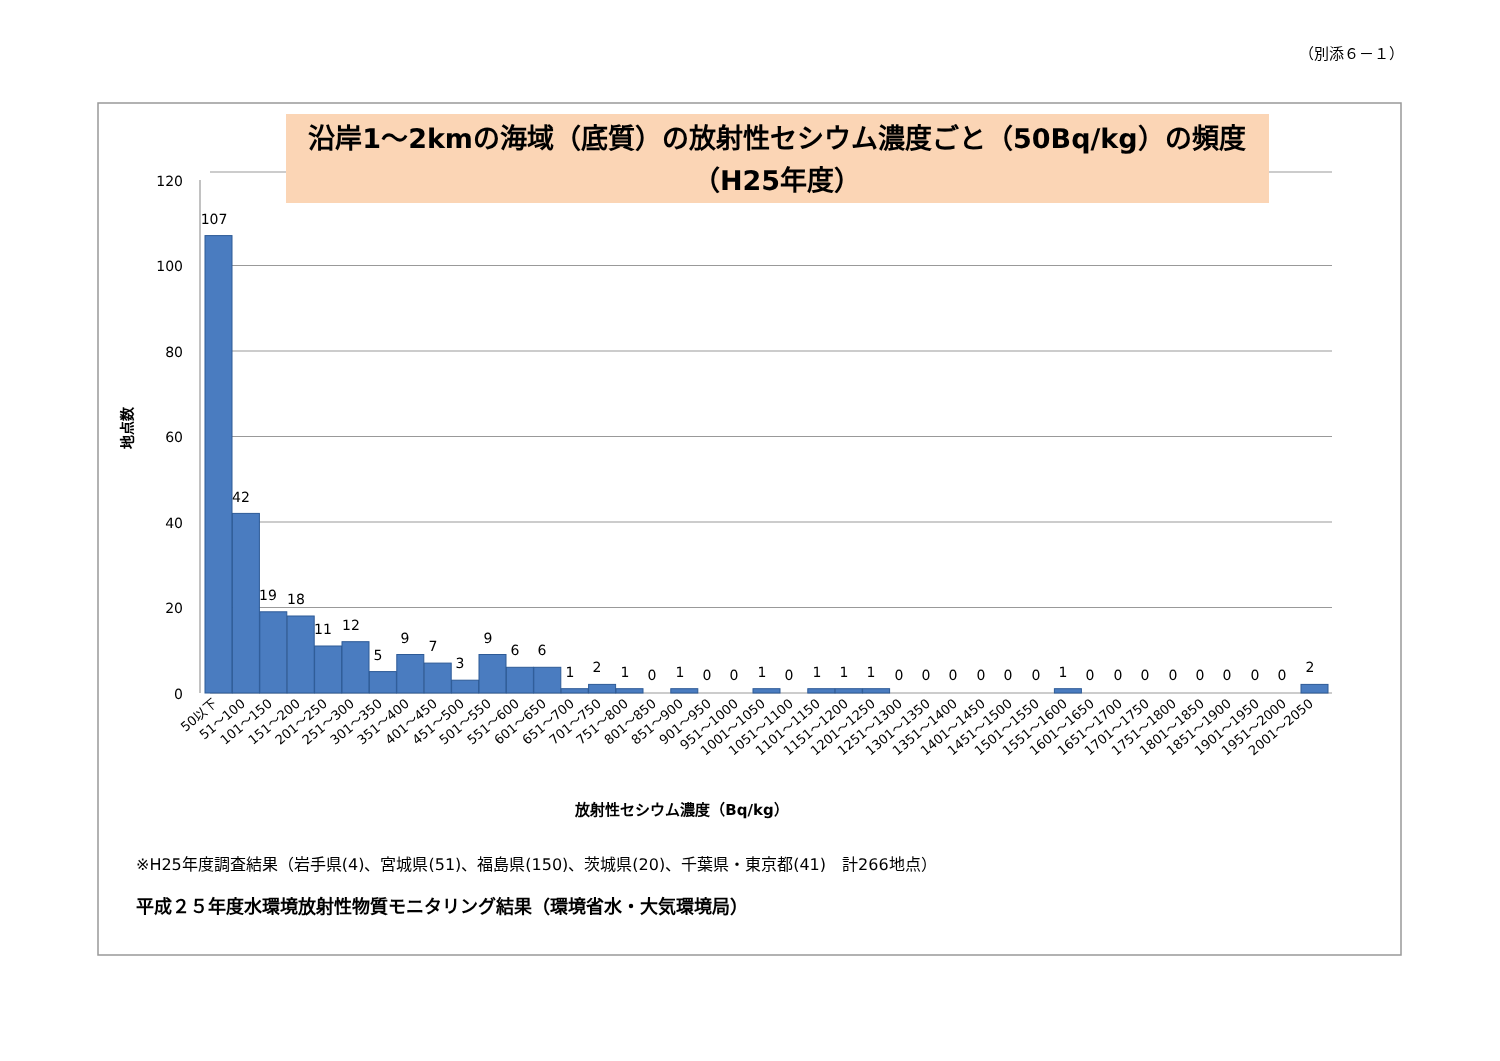（別添６－１）
沿岸1～2kmの海域（底質）の放射性セシウム濃度ごと（50Bq/kg）の頻度
（H25年度）
120
100
80
60
40
20
0
地点数
107
42
19
18
11
12
5
9
7
3
9
6
6
1
2
1
0
1
0
0
1
0
1
1
1
0
0
0
0
0
0
1
0
0
0
0
0
0
0
0
2
50以下
51～100
101～150
151～200
201～250
251～300
301～350
351～400
401～450
451～500
501～550
551～600
601～650
651～700
701～750
751～800
801～850
851～900
901～950
951～1000
1001～1050
1051～1100
1101～1150
1151～1200
1201～1250
1251～1300
1301～1350
1351～1400
1401～1450
1451～1500
1501～1550
1551～1600
1601～1650
1651～1700
1701～1750
1751～1800
1801～1850
1851～1900
1901～1950
1951～2000
2001～2050
放射性セシウム濃度（Bq/kg）
※H25年度調査結果（岩手県(4)、宮城県(51)、福島県(150)、茨城県(20)、千葉県・東京都(41)　計266地点）
平成２５年度水環境放射性物質モニタリング結果（環境省水・大気環境局）